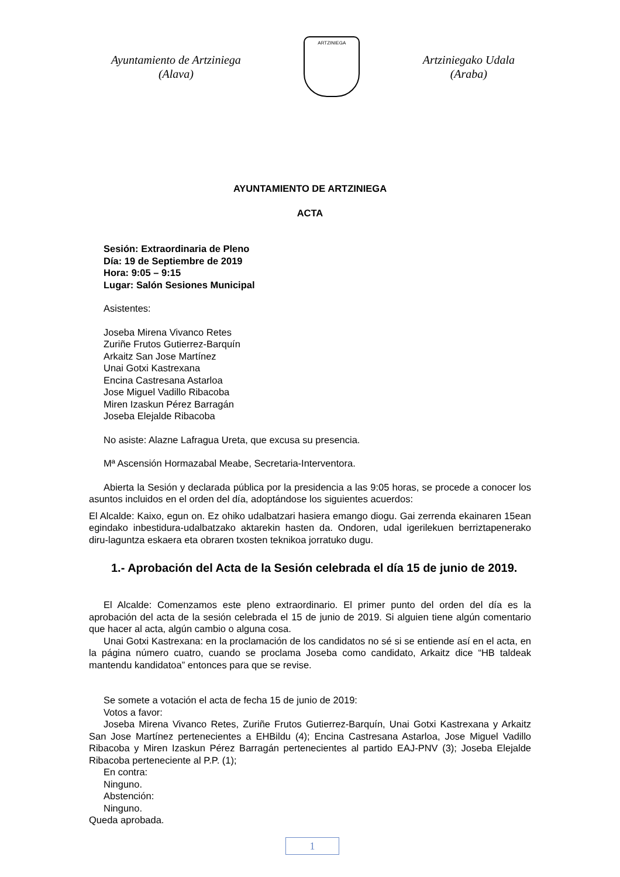Ayuntamiento de Artziniega
(Alava)
ARTZINIEGA
Artziniegako Udala
(Araba)
AYUNTAMIENTO DE ARTZINIEGA
ACTA
Sesión: Extraordinaria de Pleno
Día: 19 de Septiembre de 2019
Hora: 9:05 – 9:15
Lugar: Salón Sesiones Municipal
Asistentes:
Joseba Mirena Vivanco Retes
Zuriñe Frutos Gutierrez-Barquín
Arkaitz San Jose Martínez
Unai Gotxi Kastrexana
Encina Castresana Astarloa
Jose Miguel Vadillo Ribacoba
Miren Izaskun Pérez Barragán
Joseba Elejalde Ribacoba
No asiste: Alazne Lafragua Ureta, que excusa su presencia.
Mª Ascensión Hormazabal Meabe, Secretaria-Interventora.
Abierta la Sesión y declarada pública por la presidencia a las 9:05 horas, se procede a conocer los asuntos incluidos en el orden del día, adoptándose los siguientes acuerdos:
El Alcalde: Kaixo, egun on. Ez ohiko udalbatzari hasiera emango diogu. Gai zerrenda ekainaren 15ean egindako inbestidura-udalbatzako aktarekin hasten da. Ondoren, udal igerilekuen berriztapenerako diru-laguntza eskaera eta obraren txosten teknikoa jorratuko dugu.
1.- Aprobación del Acta de la Sesión celebrada el día 15 de junio de 2019.
El Alcalde: Comenzamos este pleno extraordinario. El primer punto del orden del día es la aprobación del acta de la sesión celebrada el 15 de junio de 2019. Si alguien tiene algún comentario que hacer al acta, algún cambio o alguna cosa.
Unai Gotxi Kastrexana: en la proclamación de los candidatos no sé si se entiende así en el acta, en la página número cuatro, cuando se proclama Joseba como candidato, Arkaitz dice “HB taldeak mantendu kandidatoa” entonces para que se revise.
Se somete a votación el acta de fecha 15 de junio de 2019:
Votos a favor:
Joseba Mirena Vivanco Retes, Zuriñe Frutos Gutierrez-Barquín, Unai Gotxi Kastrexana y Arkaitz San Jose Martínez pertenecientes a EHBildu (4); Encina Castresana Astarloa, Jose Miguel Vadillo Ribacoba y Miren Izaskun Pérez Barragán pertenecientes al partido EAJ-PNV (3); Joseba Elejalde Ribacoba perteneciente al P.P. (1);
En contra:
Ninguno.
Abstención:
Ninguno.
Queda aprobada.
1